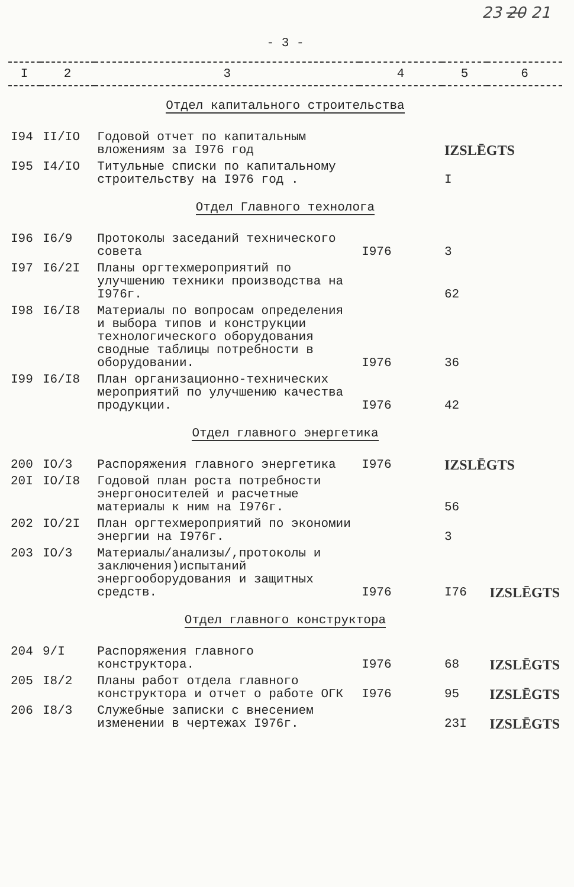23 20 21
- 3 -
| I | 2 | 3 | 4 | 5 | 6 |
| --- | --- | --- | --- | --- | --- |
| Отдел капитального строительства | | | | | |
| I94 | II/IO | Годовой отчет по капитальным вложениям за I976 год | | IZSLĒGTS | |
| I95 | I4/IO | Титульные списки по капитальному строительству на I976 год . | | I | |
| Отдел Главного технолога | | | | | |
| I96 | I6/9 | Протоколы заседаний технического совета | I976 | 3 | |
| I97 | I6/2I | Планы оргтехмероприятий по улучшению техники производства на I976г. | | 62 | |
| I98 | I6/I8 | Материалы по вопросам определения и выбора типов и конструкции технологического оборудования сводные таблицы потребности в оборудовании. | I976 | 36 | |
| I99 | I6/I8 | План организационно-технических мероприятий по улучшению качества продукции. | I976 | 42 | |
| Отдел главного энергетика | | | | | |
| 200 | IO/3 | Распоряжения главного энергетика | I976 | IZSLĒGTS | |
| 20I | IO/I8 | Годовой план роста потребности энергоносителей и расчетные материалы к ним на I976г. | | 56 | |
| 202 | IO/2I | План оргтехмероприятий по экономии энергии на I976г. | | 3 | |
| 203 | IO/3 | Материалы/анализы/,протоколы и заключения)испытаний энергооборудования и защитных средств. | I976 | I76 | IZSLĒGTS |
| Отдел главного конструктора | | | | | |
| 204 | 9/I | Распоряжения главного конструктора. | I976 | 68 | IZSLĒGTS |
| 205 | I8/2 | Планы работ отдела главного конструктора и отчет о работе ОГК | I976 | 95 | IZSLĒGTS |
| 206 | I8/3 | Служебные записки с внесением изменении в чертежах I976г. | | 23I | IZSLĒGTS |